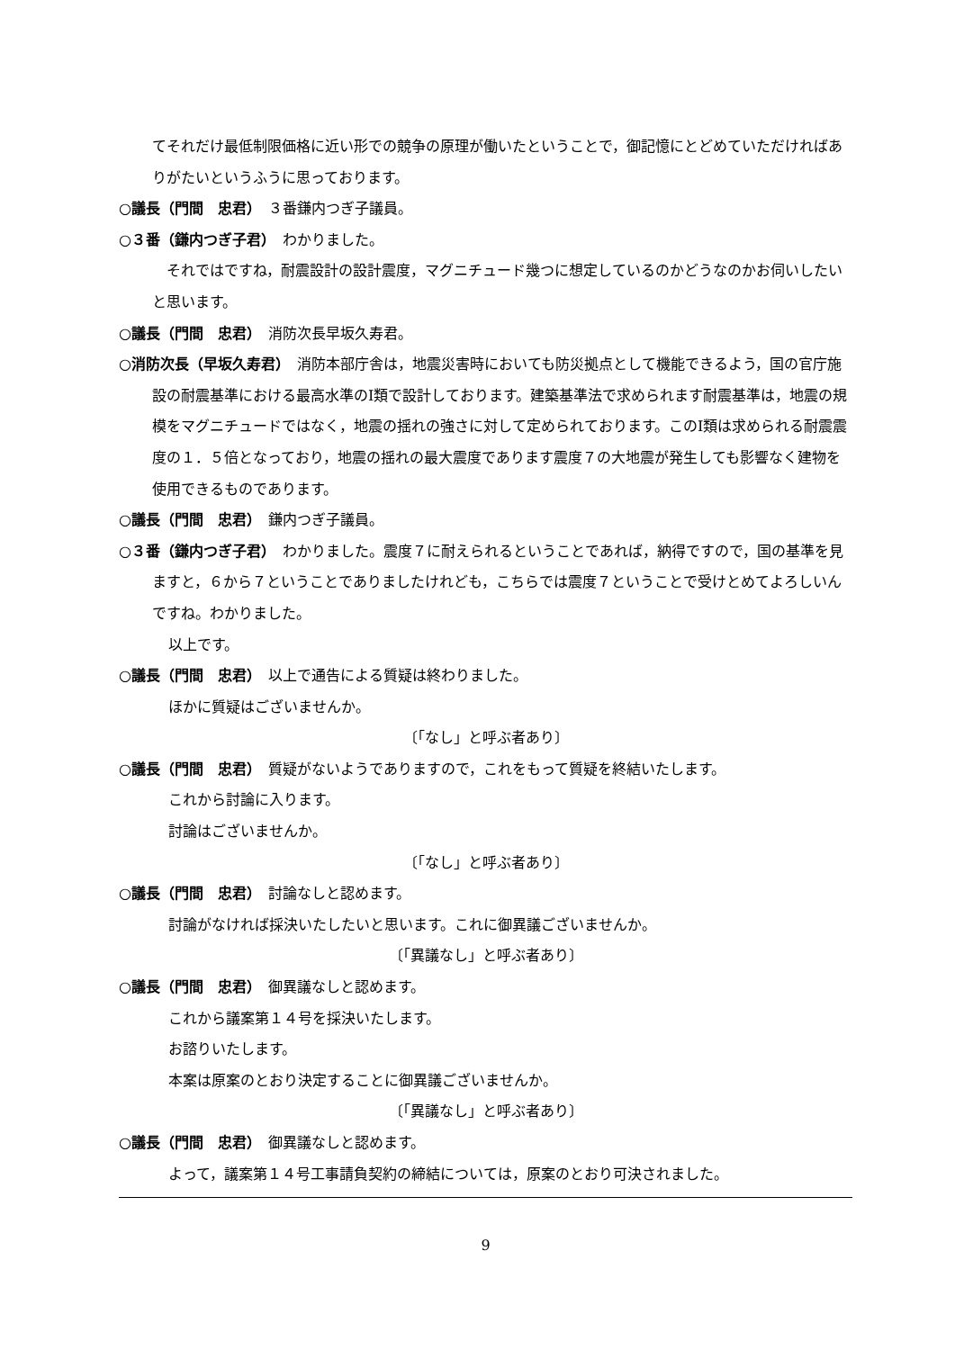てそれだけ最低制限価格に近い形での競争の原理が働いたということで，御記憶にとどめていただければありがたいというふうに思っております。
○議長（門間　忠君）　３番鎌内つぎ子議員。
○３番（鎌内つぎ子君）　わかりました。
　それではですね，耐震設計の設計震度，マグニチュード幾つに想定しているのかどうなのかお伺いしたいと思います。
○議長（門間　忠君）　消防次長早坂久寿君。
○消防次長（早坂久寿君）　消防本部庁舎は，地震災害時においても防災拠点として機能できるよう，国の官庁施設の耐震基準における最高水準のⅠ類で設計しております。建築基準法で求められます耐震基準は，地震の規模をマグニチュードではなく，地震の揺れの強さに対して定められております。このⅠ類は求められる耐震震度の１．５倍となっており，地震の揺れの最大震度であります震度７の大地震が発生しても影響なく建物を使用できるものであります。
○議長（門間　忠君）　鎌内つぎ子議員。
○３番（鎌内つぎ子君）　わかりました。震度７に耐えられるということであれば，納得ですので，国の基準を見ますと，６から７ということでありましたけれども，こちらでは震度７ということで受けとめてよろしいんですね。わかりました。
以上です。
○議長（門間　忠君）　以上で通告による質疑は終わりました。
ほかに質疑はございませんか。
〔「なし」と呼ぶ者あり〕
○議長（門間　忠君）　質疑がないようでありますので，これをもって質疑を終結いたします。
これから討論に入ります。
討論はございませんか。
〔「なし」と呼ぶ者あり〕
○議長（門間　忠君）　討論なしと認めます。
討論がなければ採決いたしたいと思います。これに御異議ございませんか。
〔「異議なし」と呼ぶ者あり〕
○議長（門間　忠君）　御異議なしと認めます。
これから議案第１４号を採決いたします。
お諮りいたします。
本案は原案のとおり決定することに御異議ございませんか。
〔「異議なし」と呼ぶ者あり〕
○議長（門間　忠君）　御異議なしと認めます。
よって，議案第１４号工事請負契約の締結については，原案のとおり可決されました。
9